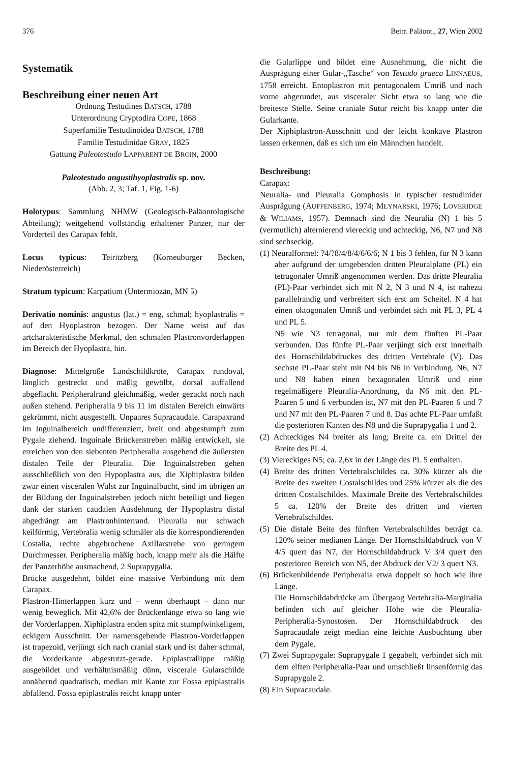376 Beitr. Paläont., 27, Wien 2002
Systematik
Beschreibung einer neuen Art
Ordnung Testudines BATSCH, 1788
Unterordnung Cryptodira COPE, 1868
Superfamilie Testudinoidea BATSCH, 1788
Familie Testudinidae GRAY, 1825
Gattung Paleotestudo LAPPARENT DE BROIN, 2000
Paleotestudo angustihyoplastralis sp. nov.
(Abb. 2, 3; Taf. 1, Fig. 1-6)
Holotypus: Sammlung NHMW (Geologisch-Paläontologische Abteilung); weitgehend vollständig erhaltener Panzer, nur der Vorderteil des Carapax fehlt.
Locus typicus: Teiritzberg (Korneuburger Becken, Niederösterreich)
Stratum typicum: Karpatium (Untermiozän, MN 5)
Derivatio nominis: angustus (lat.) = eng, schmal; hyoplastralis = auf den Hyoplastron bezogen. Der Name weist auf das artcharakteristische Merkmal, den schmalen Plastronvorderlappen im Bereich der Hyoplastra, hin.
Diagnose: Mittelgroße Landschildkröte, Carapax rundoval, länglich gestreckt und mäßig gewölbt, dorsal auffallend abgeflacht. Peripheralrand gleichmäßig, weder gezackt noch nach außen stehend. Peripheralia 9 bis 11 im distalen Bereich einwärts gekrümmt, nicht ausgestellt. Unpaares Supracaudale. Carapaxrand im Inguinalbereich undifferenziert, breit und abgestumpft zum Pygale ziehend. Inguinale Brückenstreben mäßig entwickelt, sie erreichen von den siebenten Peripheralia ausgehend die äußersten distalen Teile der Pleuralia. Die Inguinalstreben gehen ausschließlich von den Hypoplastra aus, die Xiphiplastra bilden zwar einen visceralen Wulst zur Inguinalbucht, sind im übrigen an der Bildung der Inguinalstreben jedoch nicht beteiligt und liegen dank der starken caudalen Ausdehnung der Hypoplastra distal abgedrängt am Plastronhinterrand. Pleuralia nur schwach keilförmig, Vertebralia wenig schmäler als die korrespondierenden Costalia, rechte abgebrochene Axillarstrebe von geringem Durchmesser. Peripheralia mäßig hoch, knapp mehr als die Hälfte der Panzerhöhe ausmachend, 2 Suprapygalia.
Brücke ausgedehnt, bildet eine massive Verbindung mit dem Carapax.
Plastron-Hinterlappen kurz und – wenn überhaupt – dann nur wenig beweglich. Mit 42,6% der Brückenlänge etwa so lang wie der Vorderlappen. Xiphiplastra enden spitz mit stumpfwinkeligem, eckigem Ausschnitt. Der namensgebende Plastron-Vorderlappen ist trapezoid, verjüngt sich nach cranial stark und ist daher schmal, die Vorderkante abgestutzt-gerade. Epiplastrallippe mäßig ausgebildet und verhältnismäßig dünn, viscerale Gularschilde annähernd quadratisch, median mit Kante zur Fossa epiplastralis abfallend. Fossa epiplastralis reicht knapp unter
die Gularlippe und bildet eine Ausnehmung, die nicht die Ausprägung einer Gular-„Tasche“ von Testudo graeca LINNAEUS, 1758 erreicht. Entoplastron mit pentagonalem Umriß und nach vorne abgerundet, aus visceraler Sicht etwa so lang wie die breiteste Stelle. Seine craniale Sutur reicht bis knapp unter die Gularkante.
Der Xiphiplastron-Ausschnitt und der leicht konkave Plastron lassen erkennen, daß es sich um ein Männchen handelt.
Beschreibung:
Carapax:
Neuralia- und Pleuralia Gomphosis in typischer testudinider Ausprägung (AUFFENBERG, 1974; MŁYNARSKI, 1976; LOVERIDGE & WILIAMS, 1957). Demnach sind die Neuralia (N) 1 bis 5 (vermutlich) alternierend viereckig und achteckig, N6, N7 und N8 sind sechseckig.
(1) Neuralformel: ?4/?8/4/8/4/6/6/6; N 1 bis 3 fehlen, für N 3 kann aber aufgrund der umgebenden dritten Pleuralplatte (PL) ein tetragonaler Umriß angenommen werden. Das dritte Pleuralia (PL)-Paar verbindet sich mit N 2, N 3 und N 4, ist nahezu parallelrandig und verbreitert sich erst am Scheitel. N 4 hat einen oktogonalen Umriß und verbindet sich mit PL 3, PL 4 und PL 5.
N5 wie N3 tetragonal, nur mit dem fünften PL-Paar verbunden. Das fünfte PL-Paar verjüngt sich erst innerhalb des Hornschildabdruckes des dritten Vertebrale (V). Das sechste PL-Paar steht mit N4 bis N6 in Verbindung. N6, N7 und N8 haben einen hexagonalen Umriß und eine regelmäßigere Pleuralia-Anordnung, da N6 mit den PL-Paaren 5 und 6 verbunden ist, N7 mit den PL-Paaren 6 und 7 und N7 mit den PL-Paaren 7 und 8. Das achte PL-Paar umfaßt die posterioren Kanten des N8 und die Suprapygalia 1 und 2.
(2) Achteckiges N4 breiter als lang; Breite ca. ein Drittel der Breite des PL 4.
(3) Viereckiges N5; ca. 2,6x in der Länge des PL 5 enthalten.
(4) Breite des dritten Vertebralschildes ca. 30% kürzer als die Breite des zweiten Costalschildes und 25% kürzer als die des dritten Costalschildes. Maximale Breite des Vertebralschildes 5 ca. 120% der Breite des dritten und vierten Vertebralschildes.
(5) Die distale Beite des fünften Vertebralschildes beträgt ca. 120% seiner medianen Länge. Der Hornschildabdruck von V 4/5 quert das N7, der Hornschildabdruck V 3/4 quert den posterioren Bereich von N5, der Abdruck der V2/ 3 quert N3.
(6) Brückenbildende Peripheralia etwa doppelt so hoch wie ihre Länge.
Die Hornschildabdrücke am Übergang Vertebralia-Marginalia befinden sich auf gleicher Höhe wie die Pleuralia-Peripheralia-Synostosen. Der Hornschildabdruck des Supracaudale zeigt median eine leichte Ausbuchtung über dem Pygale.
(7) Zwei Suprapygale: Suprapygale 1 gegabelt, verbindet sich mit dem elften Peripheralia-Paar und umschließt linsenförmig das Suprapygale 2.
(8) Ein Supracaudale.